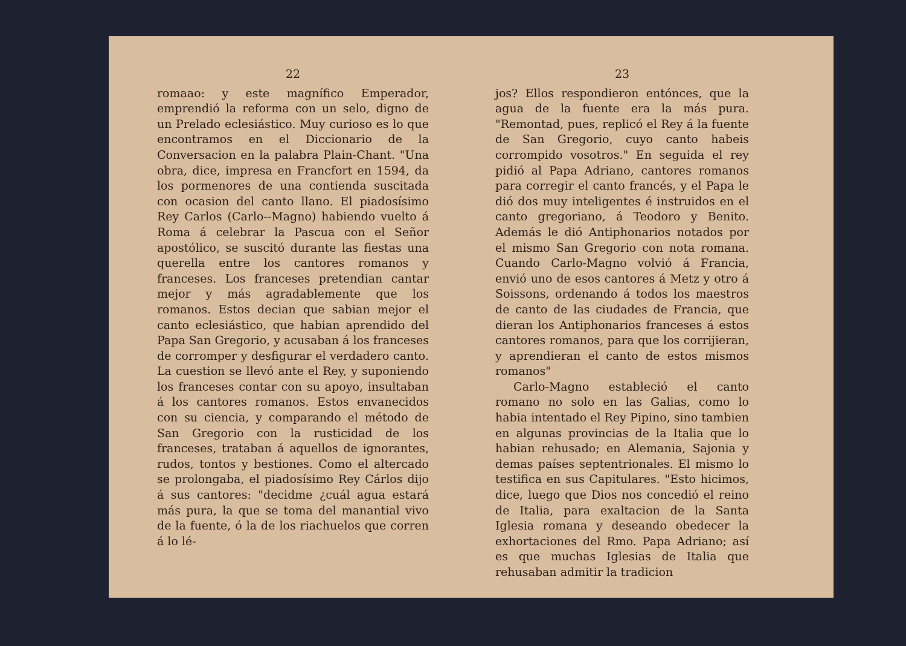22
romaao: y este magnífico Emperador, emprendió la reforma con un selo, digno de un Prelado eclesiástico. Muy curioso es lo que encontramos en el Diccionario de la Conversacion en la palabra Plain-Chant. "Una obra, dice, impresa en Francfort en 1594, da los pormenores de una contienda suscitada con ocasion del canto llano. El piadosísimo Rey Carlos (Carlo--Magno) habiendo vuelto á Roma á celebrar la Pascua con el Señor apostólico, se suscitó durante las fiestas una querella entre los cantores romanos y franceses. Los franceses pretendian cantar mejor y más agradablemente que los romanos. Estos decian que sabian mejor el canto eclesiástico, que habian aprendido del Papa San Gregorio, y acusaban á los franceses de corromper y desfigurar el verdadero canto. La cuestion se llevó ante el Rey, y suponiendo los franceses contar con su apoyo, insultaban á los cantores romanos. Estos envanecidos con su ciencia, y comparando el método de San Gregorio con la rusticidad de los franceses, trataban á aquellos de ignorantes, rudos, tontos y bestiones. Como el altercado se prolongaba, el piadosísimo Rey Cárlos dijo á sus cantores: "decidme ¿cuál agua estará más pura, la que se toma del manantial vivo de la fuente, ó la de los riachuelos que corren á lo lé-
23
jos? Ellos respondieron entónces, que la agua de la fuente era la más pura. "Remontad, pues, replicó el Rey á la fuente de San Gregorio, cuyo canto habeis corrompido vosotros." En seguida el rey pidió al Papa Adriano, cantores romanos para corregir el canto francés, y el Papa le dió dos muy inteligentes é instruidos en el canto gregoriano, á Teodoro y Benito. Además le dió Antiphonarios notados por el mismo San Gregorio con nota romana. Cuando Carlo-Magno volvió á Francia, envió uno de esos cantores á Metz y otro á Soissons, ordenando á todos los maestros de canto de las ciudades de Francia, que dieran los Antiphonarios franceses á estos cantores romanos, para que los corrijieran, y aprendieran el canto de estos mismos romanos"
Carlo-Magno estableció el canto romano no solo en las Galias, como lo habia intentado el Rey Pipino, sino tambien en algunas provincias de la Italia que lo habian rehusado; en Alemania, Sajonia y demas países septentrionales. El mismo lo testifica en sus Capitulares. "Esto hicimos, dice, luego que Dios nos concedió el reino de Italia, para exaltacion de la Santa Iglesia romana y deseando obedecer la exhortaciones del Rmo. Papa Adriano; así es que muchas Iglesias de Italia que rehusaban admitir la tradicion